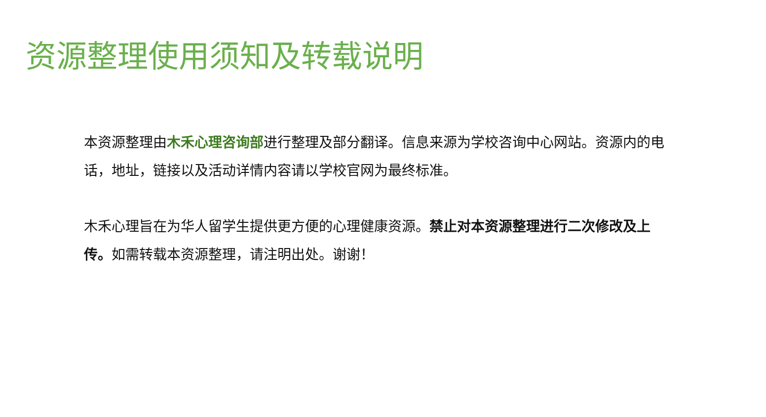资源整理使用须知及转载说明
本资源整理由木禾心理咨询部进行整理及部分翻译。信息来源为学校咨询中心网站。资源内的电话，地址，链接以及活动详情内容请以学校官网为最终标准。
木禾心理旨在为华人留学生提供更方便的心理健康资源。禁止对本资源整理进行二次修改及上传。如需转载本资源整理，请注明出处。谢谢！